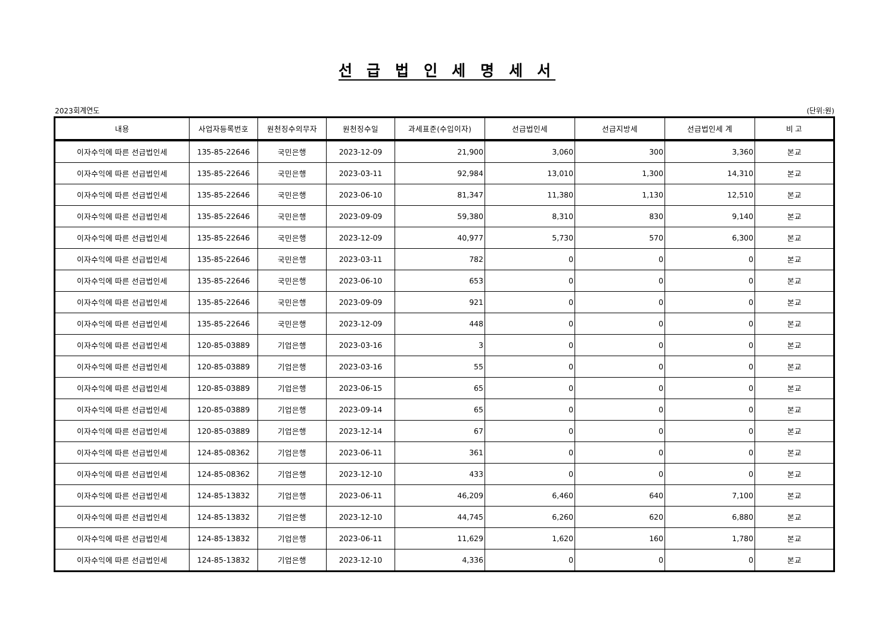선 급 법 인 세 명 세 서
2023회계연도 (단위:원)
| 내용 | 사업자등록번호 | 원천징수의무자 | 원천징수일 | 과세표준(수입이자) | 선급법인세 | 선급지방세 | 선급법인세 계 | 비 고 |
| --- | --- | --- | --- | --- | --- | --- | --- | --- |
| 이자수익에 따른 선급법인세 | 135-85-22646 | 국민은행 | 2023-12-09 | 21,900 | 3,060 | 300 | 3,360 | 본교 |
| 이자수익에 따른 선급법인세 | 135-85-22646 | 국민은행 | 2023-03-11 | 92,984 | 13,010 | 1,300 | 14,310 | 본교 |
| 이자수익에 따른 선급법인세 | 135-85-22646 | 국민은행 | 2023-06-10 | 81,347 | 11,380 | 1,130 | 12,510 | 본교 |
| 이자수익에 따른 선급법인세 | 135-85-22646 | 국민은행 | 2023-09-09 | 59,380 | 8,310 | 830 | 9,140 | 본교 |
| 이자수익에 따른 선급법인세 | 135-85-22646 | 국민은행 | 2023-12-09 | 40,977 | 5,730 | 570 | 6,300 | 본교 |
| 이자수익에 따른 선급법인세 | 135-85-22646 | 국민은행 | 2023-03-11 | 782 | 0 | 0 | 0 | 본교 |
| 이자수익에 따른 선급법인세 | 135-85-22646 | 국민은행 | 2023-06-10 | 653 | 0 | 0 | 0 | 본교 |
| 이자수익에 따른 선급법인세 | 135-85-22646 | 국민은행 | 2023-09-09 | 921 | 0 | 0 | 0 | 본교 |
| 이자수익에 따른 선급법인세 | 135-85-22646 | 국민은행 | 2023-12-09 | 448 | 0 | 0 | 0 | 본교 |
| 이자수익에 따른 선급법인세 | 120-85-03889 | 기업은행 | 2023-03-16 | 3 | 0 | 0 | 0 | 본교 |
| 이자수익에 따른 선급법인세 | 120-85-03889 | 기업은행 | 2023-03-16 | 55 | 0 | 0 | 0 | 본교 |
| 이자수익에 따른 선급법인세 | 120-85-03889 | 기업은행 | 2023-06-15 | 65 | 0 | 0 | 0 | 본교 |
| 이자수익에 따른 선급법인세 | 120-85-03889 | 기업은행 | 2023-09-14 | 65 | 0 | 0 | 0 | 본교 |
| 이자수익에 따른 선급법인세 | 120-85-03889 | 기업은행 | 2023-12-14 | 67 | 0 | 0 | 0 | 본교 |
| 이자수익에 따른 선급법인세 | 124-85-08362 | 기업은행 | 2023-06-11 | 361 | 0 | 0 | 0 | 본교 |
| 이자수익에 따른 선급법인세 | 124-85-08362 | 기업은행 | 2023-12-10 | 433 | 0 | 0 | 0 | 본교 |
| 이자수익에 따른 선급법인세 | 124-85-13832 | 기업은행 | 2023-06-11 | 46,209 | 6,460 | 640 | 7,100 | 본교 |
| 이자수익에 따른 선급법인세 | 124-85-13832 | 기업은행 | 2023-12-10 | 44,745 | 6,260 | 620 | 6,880 | 본교 |
| 이자수익에 따른 선급법인세 | 124-85-13832 | 기업은행 | 2023-06-11 | 11,629 | 1,620 | 160 | 1,780 | 본교 |
| 이자수익에 따른 선급법인세 | 124-85-13832 | 기업은행 | 2023-12-10 | 4,336 | 0 | 0 | 0 | 본교 |